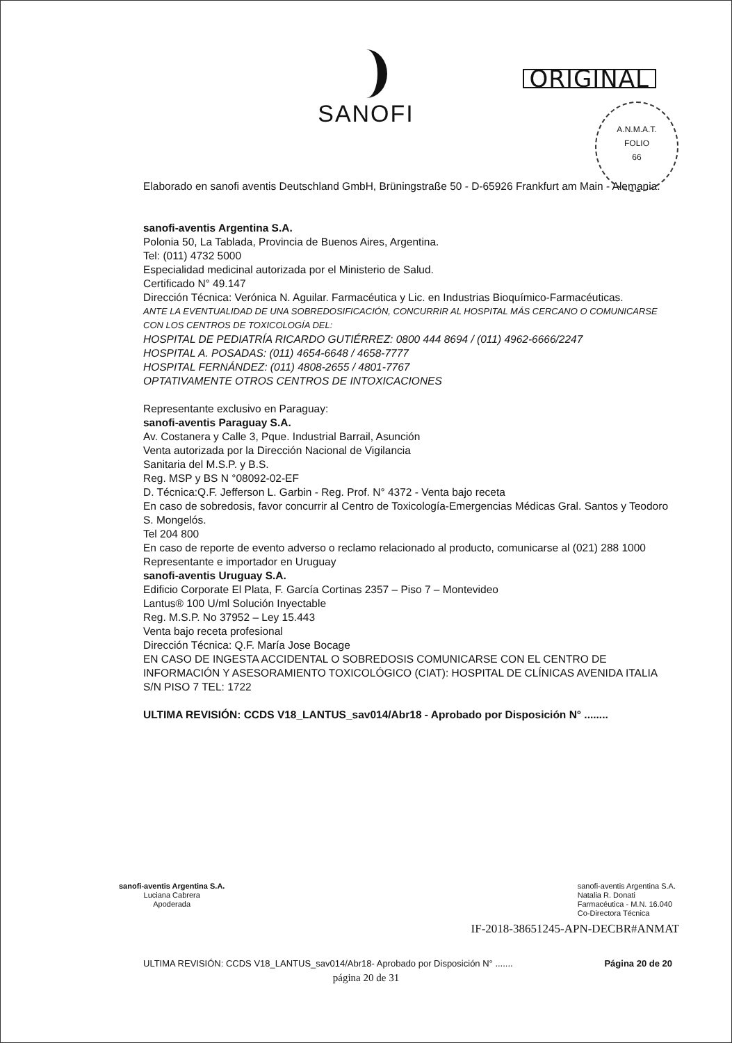SANOFI
ORIGINAL
A.N.M.A.T.
FOLIO
66
Elaborado en sanofi aventis Deutschland GmbH, Brüningstraße 50 - D-65926 Frankfurt am Main - Alemania.
sanofi-aventis Argentina S.A.
Polonia 50, La Tablada, Provincia de Buenos Aires, Argentina.
Tel: (011) 4732 5000
Especialidad medicinal autorizada por el Ministerio de Salud.
Certificado N° 49.147
Dirección Técnica: Verónica N. Aguilar. Farmacéutica y Lic. en Industrias Bioquímico-Farmacéuticas.
ANTE LA EVENTUALIDAD DE UNA SOBREDOSIFICACIÓN, CONCURRIR AL HOSPITAL MÁS CERCANO O COMUNICARSE CON LOS CENTROS DE TOXICOLOGÍA DEL:
HOSPITAL DE PEDIATRÍA RICARDO GUTIÉRREZ: 0800 444 8694 / (011) 4962-6666/2247
HOSPITAL A. POSADAS: (011) 4654-6648 / 4658-7777
HOSPITAL FERNÁNDEZ: (011) 4808-2655 / 4801-7767
OPTATIVAMENTE OTROS CENTROS DE INTOXICACIONES
Representante exclusivo en Paraguay:
sanofi-aventis Paraguay S.A.
Av. Costanera y Calle 3, Pque. Industrial Barrail, Asunción
Venta autorizada por la Dirección Nacional de Vigilancia
Sanitaria del M.S.P. y B.S.
Reg. MSP y BS N °08092-02-EF
D. Técnica:Q.F. Jefferson L. Garbin - Reg. Prof. N° 4372 - Venta bajo receta
En caso de sobredosis, favor concurrir al Centro de Toxicología-Emergencias Médicas Gral. Santos y Teodoro S. Mongelós.
Tel 204 800
En caso de reporte de evento adverso o reclamo relacionado al producto, comunicarse al (021) 288 1000
Representante e importador en Uruguay
sanofi-aventis Uruguay S.A.
Edificio Corporate El Plata, F. García Cortinas 2357 – Piso 7 – Montevideo
Lantus® 100 U/ml Solución Inyectable
Reg. M.S.P. No 37952 – Ley 15.443
Venta bajo receta profesional
Dirección Técnica: Q.F. María Jose Bocage
EN CASO DE INGESTA ACCIDENTAL O SOBREDOSIS COMUNICARSE CON EL CENTRO DE INFORMACIÓN Y ASESORAMIENTO TOXICOLÓGICO (CIAT): HOSPITAL DE CLÍNICAS AVENIDA ITALIA S/N PISO 7 TEL: 1722
ULTIMA REVISIÓN: CCDS V18_LANTUS_sav014/Abr18 - Aprobado por Disposición N° ........
sanofi-aventis Argentina S.A.
Luciana Cabrera
Apoderada
sanofi-aventis Argentina S.A.
Natalia R. Donati
Farmacéutica - M.N. 16.040
Co-Directora Técnica
IF-2018-38651245-APN-DECBR#ANMAT
ULTIMA REVISIÓN: CCDS V18_LANTUS_sav014/Abr18- Aprobado por Disposición N° ....... Página 20 de 20
página 20 de 31